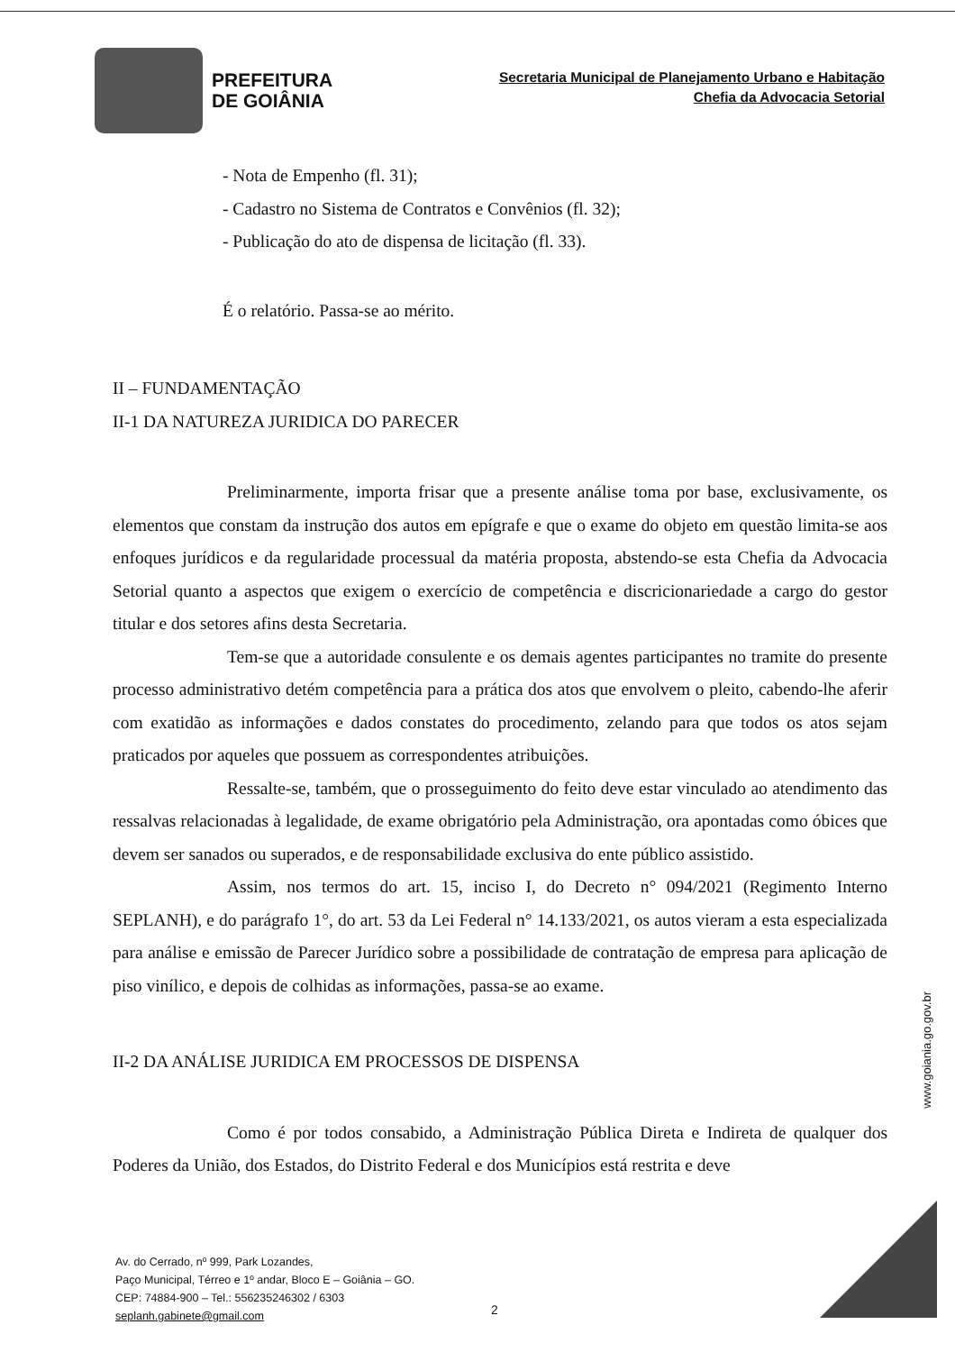PREFEITURA
DE GOIÂNIA
Secretaria Municipal de Planejamento Urbano e Habitação
Chefia da Advocacia Setorial
- Nota de Empenho (fl. 31);
- Cadastro no Sistema de Contratos e Convênios (fl. 32);
- Publicação do ato de dispensa de licitação (fl. 33).
É o relatório. Passa-se ao mérito.
II – FUNDAMENTAÇÃO
II-1 DA NATUREZA JURIDICA DO PARECER
Preliminarmente, importa frisar que a presente análise toma por base, exclusivamente, os elementos que constam da instrução dos autos em epígrafe e que o exame do objeto em questão limita-se aos enfoques jurídicos e da regularidade processual da matéria proposta, abstendo-se esta Chefia da Advocacia Setorial quanto a aspectos que exigem o exercício de competência e discricionariedade a cargo do gestor titular e dos setores afins desta Secretaria.
Tem-se que a autoridade consulente e os demais agentes participantes no tramite do presente processo administrativo detém competência para a prática dos atos que envolvem o pleito, cabendo-lhe aferir com exatidão as informações e dados constates do procedimento, zelando para que todos os atos sejam praticados por aqueles que possuem as correspondentes atribuições.
Ressalte-se, também, que o prosseguimento do feito deve estar vinculado ao atendimento das ressalvas relacionadas à legalidade, de exame obrigatório pela Administração, ora apontadas como óbices que devem ser sanados ou superados, e de responsabilidade exclusiva do ente público assistido.
Assim, nos termos do art. 15, inciso I, do Decreto n° 094/2021 (Regimento Interno SEPLANH), e do parágrafo 1°, do art. 53 da Lei Federal n° 14.133/2021, os autos vieram a esta especializada para análise e emissão de Parecer Jurídico sobre a possibilidade de contratação de empresa para aplicação de piso vinílico, e depois de colhidas as informações, passa-se ao exame.
II-2 DA ANÁLISE JURIDICA EM PROCESSOS DE DISPENSA
Como é por todos consabido, a Administração Pública Direta e Indireta de qualquer dos Poderes da União, dos Estados, do Distrito Federal e dos Municípios está restrita e deve
www.goiania.go.gov.br
Av. do Cerrado, nº 999, Park Lozandes,
Paço Municipal, Térreo e 1º andar, Bloco E – Goiânia – GO.
CEP: 74884-900 – Tel.: 556235246302 / 6303
seplanh.gabinete@gmail.com
2